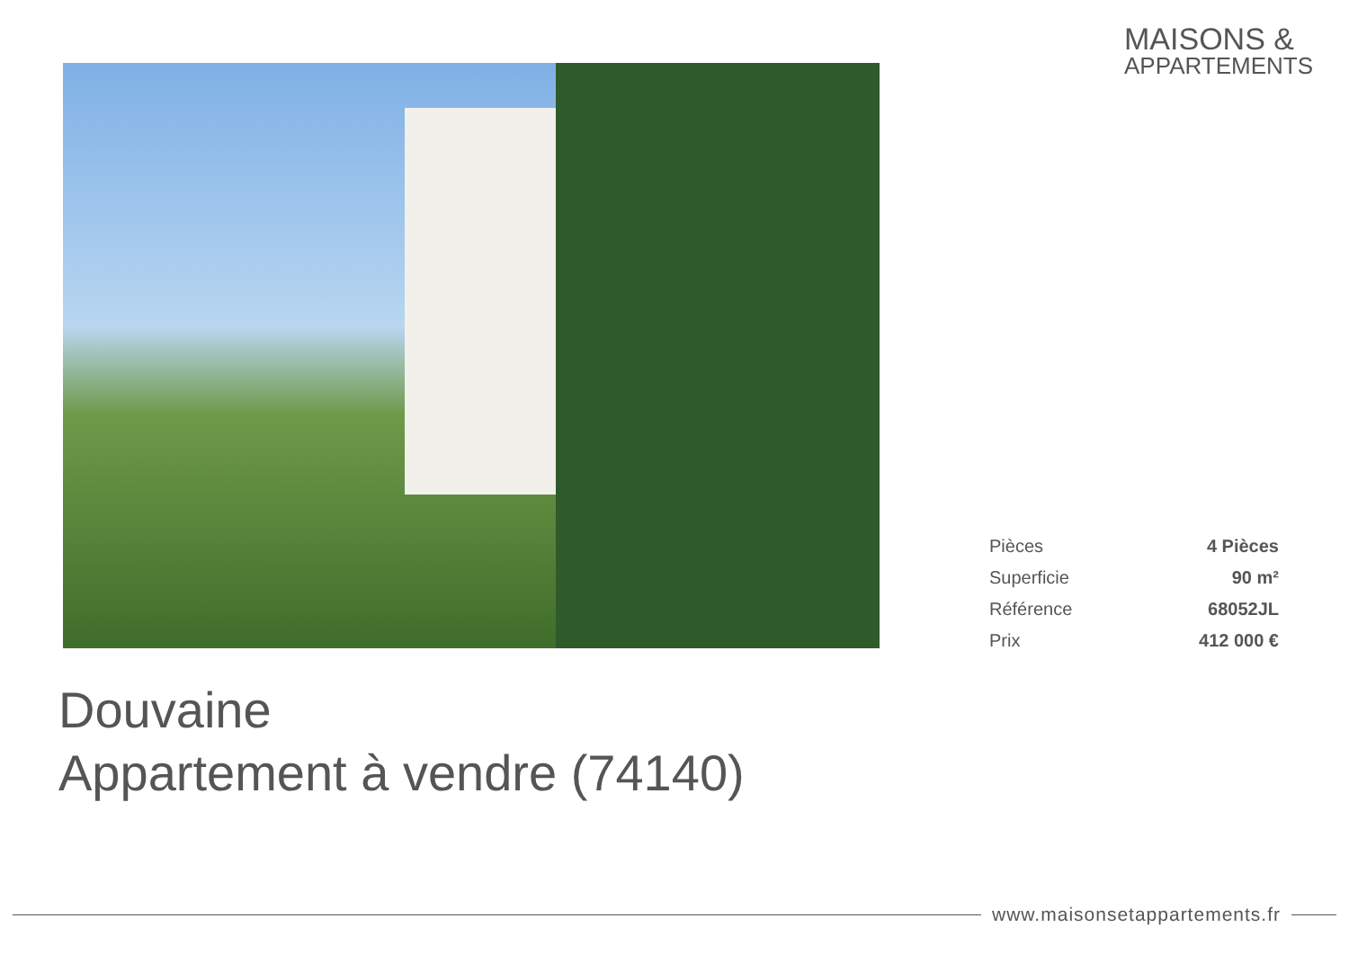MAISONS &
APPARTEMENTS
| Pièces | 4 Pièces |
| Superficie | 90 m² |
| Référence | 68052JL |
| Prix | 412 000 € |
Douvaine
Appartement à vendre (74140)
www.maisonsetappartements.fr